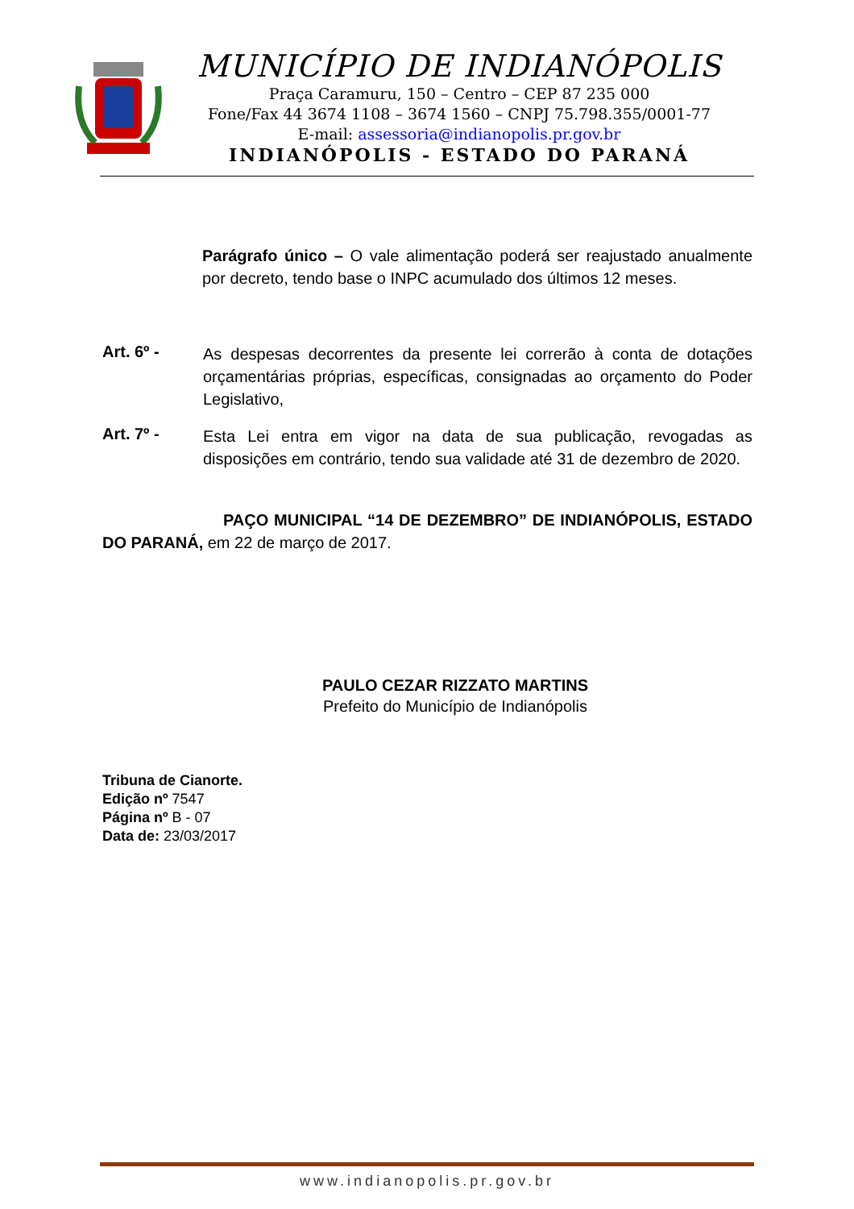MUNICÍPIO DE INDIANÓPOLIS
Praça Caramuru, 150 – Centro – CEP 87 235 000
Fone/Fax 44 3674 1108 – 3674 1560 – CNPJ 75.798.355/0001-77
E-mail: assessoria@indianopolis.pr.gov.br
INDIANÓPOLIS - ESTADO DO PARANÁ
Parágrafo único – O vale alimentação poderá ser reajustado anualmente por decreto, tendo base o INPC acumulado dos últimos 12 meses.
Art. 6º -
As despesas decorrentes da presente lei correrão à conta de dotações orçamentárias próprias, específicas, consignadas ao orçamento do Poder Legislativo,
Art. 7º -
Esta Lei entra em vigor na data de sua publicação, revogadas as disposições em contrário, tendo sua validade até 31 de dezembro de 2020.
PAÇO MUNICIPAL “14 DE DEZEMBRO” DE INDIANÓPOLIS, ESTADO DO PARANÁ, em 22 de março de 2017.
PAULO CEZAR RIZZATO MARTINS
Prefeito do Município de Indianópolis
Tribuna de Cianorte.
Edição nº 7547
Página nº B - 07
Data de: 23/03/2017
www.indianopolis.pr.gov.br